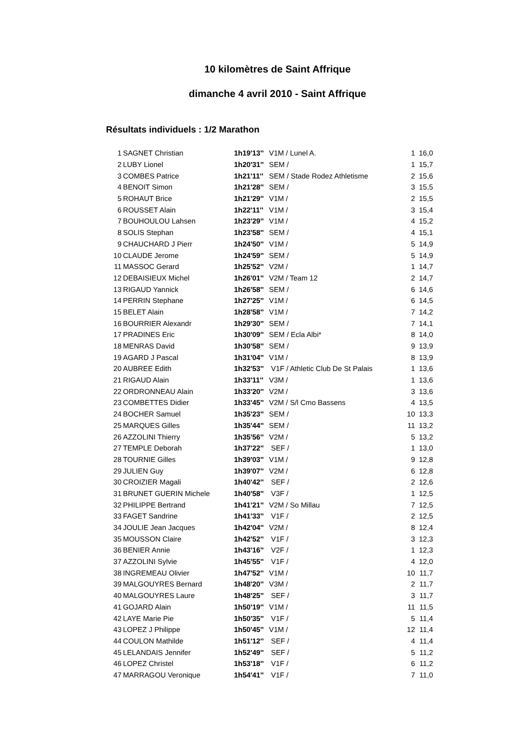10 kilomètres de Saint Affrique
dimanche 4 avril 2010 - Saint Affrique
Résultats individuels : 1/2 Marathon
| 1 | SAGNET Christian | 1h19'13'' | V1M / Lunel A. | 1 | 16,0 |
| 2 | LUBY Lionel | 1h20'31'' | SEM / | 1 | 15,7 |
| 3 | COMBES Patrice | 1h21'11'' | SEM / Stade Rodez Athletisme | 2 | 15,6 |
| 4 | BENOIT Simon | 1h21'28'' | SEM / | 3 | 15,5 |
| 5 | ROHAUT Brice | 1h21'29'' | V1M / | 2 | 15,5 |
| 6 | ROUSSET Alain | 1h22'11'' | V1M / | 3 | 15,4 |
| 7 | BOUHOULOU Lahsen | 1h23'29'' | V1M / | 4 | 15,2 |
| 8 | SOLIS Stephan | 1h23'58'' | SEM / | 4 | 15,1 |
| 9 | CHAUCHARD J Pierr | 1h24'50'' | V1M / | 5 | 14,9 |
| 10 | CLAUDE Jerome | 1h24'59'' | SEM / | 5 | 14,9 |
| 11 | MASSOC Gerard | 1h25'52'' | V2M / | 1 | 14,7 |
| 12 | DEBAISIEUX Michel | 1h26'01'' | V2M / Team 12 | 2 | 14,7 |
| 13 | RIGAUD Yannick | 1h26'58'' | SEM / | 6 | 14,6 |
| 14 | PERRIN Stephane | 1h27'25'' | V1M / | 6 | 14,5 |
| 15 | BELET Alain | 1h28'58'' | V1M / | 7 | 14,2 |
| 16 | BOURRIER Alexandr | 1h29'30'' | SEM / | 7 | 14,1 |
| 17 | PRADINES Eric | 1h30'09'' | SEM / Ecla Albi* | 8 | 14,0 |
| 18 | MENRAS David | 1h30'58'' | SEM / | 9 | 13,9 |
| 19 | AGARD J Pascal | 1h31'04'' | V1M / | 8 | 13,9 |
| 20 | AUBREE Edith | 1h32'53'' | V1F / Athletic Club De St Palais | 1 | 13,6 |
| 21 | RIGAUD Alain | 1h33'11'' | V3M / | 1 | 13,6 |
| 22 | ORDRONNEAU Alain | 1h33'20'' | V2M / | 3 | 13,6 |
| 23 | COMBETTES Didier | 1h33'45'' | V2M / S/l Cmo Bassens | 4 | 13,5 |
| 24 | BOCHER Samuel | 1h35'23'' | SEM / | 10 | 13,3 |
| 25 | MARQUES Gilles | 1h35'44'' | SEM / | 11 | 13,2 |
| 26 | AZZOLINI Thierry | 1h35'56'' | V2M / | 5 | 13,2 |
| 27 | TEMPLE Deborah | 1h37'22'' | SEF / | 1 | 13,0 |
| 28 | TOURNIE Gilles | 1h39'03'' | V1M / | 9 | 12,8 |
| 29 | JULIEN Guy | 1h39'07'' | V2M / | 6 | 12,8 |
| 30 | CROIZIER Magali | 1h40'42'' | SEF / | 2 | 12,6 |
| 31 | BRUNET GUERIN Michele | 1h40'58'' | V3F / | 1 | 12,5 |
| 32 | PHILIPPE Bertrand | 1h41'21'' | V2M / So Millau | 7 | 12,5 |
| 33 | FAGET Sandrine | 1h41'33'' | V1F / | 2 | 12,5 |
| 34 | JOULIE Jean Jacques | 1h42'04'' | V2M / | 8 | 12,4 |
| 35 | MOUSSON Claire | 1h42'52'' | V1F / | 3 | 12,3 |
| 36 | BENIER Annie | 1h43'16'' | V2F / | 1 | 12,3 |
| 37 | AZZOLINI Sylvie | 1h45'55'' | V1F / | 4 | 12,0 |
| 38 | INGREMEAU Olivier | 1h47'52'' | V1M / | 10 | 11,7 |
| 39 | MALGOUYRES Bernard | 1h48'20'' | V3M / | 2 | 11,7 |
| 40 | MALGOUYRES Laure | 1h48'25'' | SEF / | 3 | 11,7 |
| 41 | GOJARD Alain | 1h50'19'' | V1M / | 11 | 11,5 |
| 42 | LAYE Marie Pie | 1h50'35'' | V1F / | 5 | 11,4 |
| 43 | LOPEZ J Philippe | 1h50'45'' | V1M / | 12 | 11,4 |
| 44 | COULON Mathilde | 1h51'12'' | SEF / | 4 | 11,4 |
| 45 | LELANDAIS Jennifer | 1h52'49'' | SEF / | 5 | 11,2 |
| 46 | LOPEZ Christel | 1h53'18'' | V1F / | 6 | 11,2 |
| 47 | MARRAGOU Veronique | 1h54'41'' | V1F / | 7 | 11,0 |